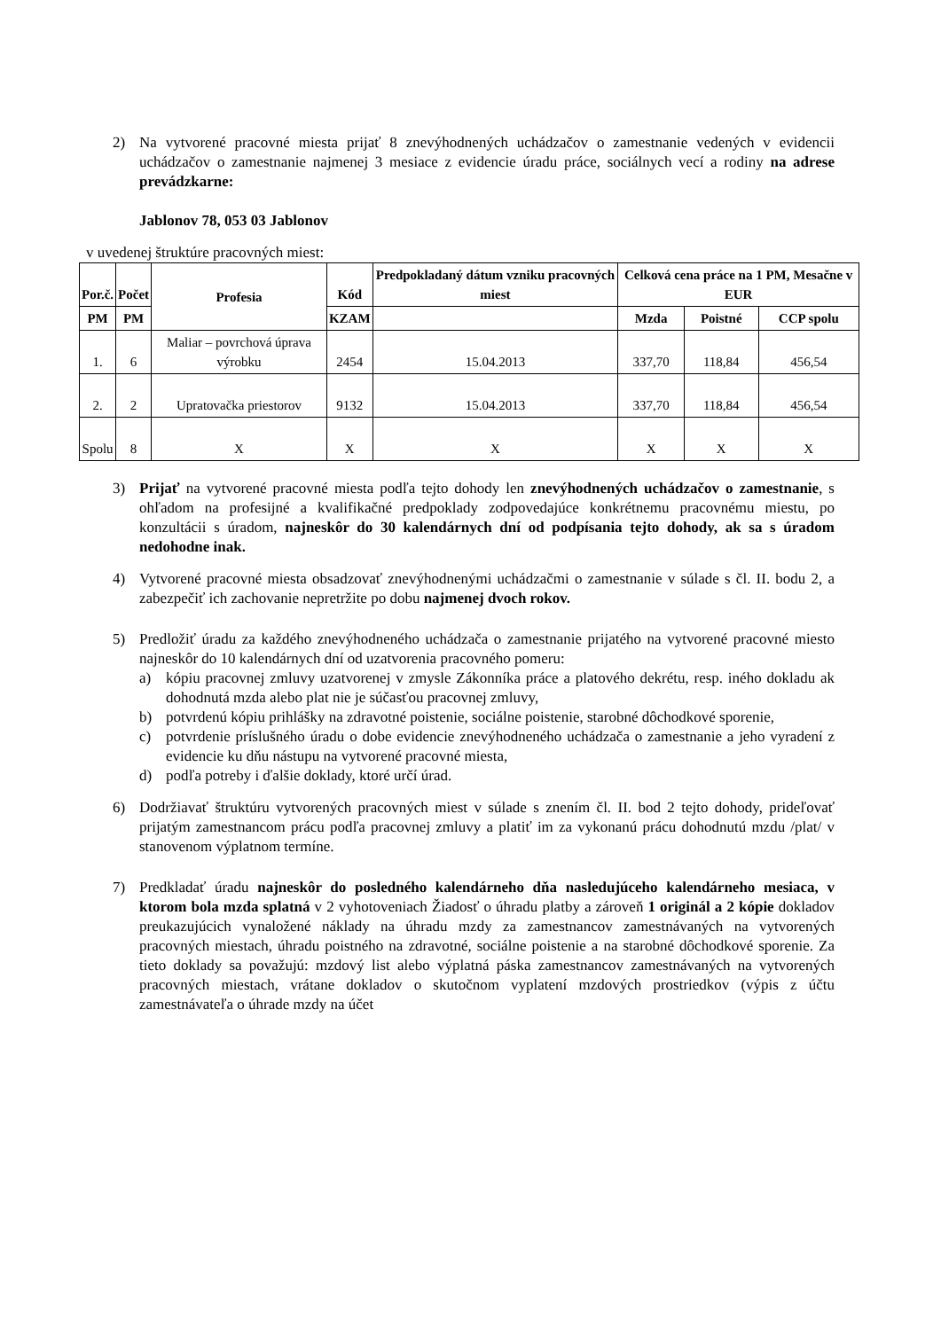2) Na vytvorené pracovné miesta prijať 8 znevýhodnených uchádzačov o zamestnanie vedených v evidencii uchádzačov o zamestnanie najmenej 3 mesiace z evidencie úradu práce, sociálnych vecí a rodiny na adrese prevádzkarne:
Jablonov 78, 053 03 Jablonov
v uvedenej štruktúre pracovných miest:
| Por.č. | Počet | Profesia | Kód | Predpokladaný dátum vzniku pracovných miest | Celková cena práce na 1 PM, Mesačne v EUR | | |
| --- | --- | --- | --- | --- | --- | --- | --- |
| PM | PM | | KZAM | | Mzda | Poistné | CCP spolu |
| 1. | 6 | Maliar – povrchová úprava výrobku | 2454 | 15.04.2013 | 337,70 | 118,84 | 456,54 |
| 2. | 2 | Upratovačka priestorov | 9132 | 15.04.2013 | 337,70 | 118,84 | 456,54 |
| Spolu | 8 | X | X | X | X | X | X |
3) Prijať na vytvorené pracovné miesta podľa tejto dohody len znevýhodnených uchádzačov o zamestnanie, s ohľadom na profesijné a kvalifikačné predpoklady zodpovedajúce konkrétnemu pracovnému miestu, po konzultácii s úradom, najneskôr do 30 kalendárnych dní od podpísania tejto dohody, ak sa s úradom nedohodne inak.
4) Vytvorené pracovné miesta obsadzovať znevýhodnenými uchádzačmi o zamestnanie v súlade s čl. II. bodu 2, a zabezpečiť ich zachovanie nepretržite po dobu najmenej dvoch rokov.
5) Predložiť úradu za každého znevýhodneného uchádzača o zamestnanie prijatého na vytvorené pracovné miesto najneskôr do 10 kalendárnych dní od uzatvorenia pracovného pomeru:
a) kópiu pracovnej zmluvy uzatvorenej v zmysle Zákonníka práce a platového dekrétu, resp. iného dokladu ak dohodnutá mzda alebo plat nie je súčasťou pracovnej zmluvy,
b) potvrdenú kópiu prihlášky na zdravotné poistenie, sociálne poistenie, starobné dôchodkové sporenie,
c) potvrdenie príslušného úradu o dobe evidencie znevýhodneného uchádzača o zamestnanie a jeho vyradení z evidencie ku dňu nástupu na vytvorené pracovné miesta,
d) podľa potreby i ďalšie doklady, ktoré určí úrad.
6) Dodržiavať štruktúru vytvorených pracovných miest v súlade s znením čl. II. bod 2 tejto dohody, prideľovať prijatým zamestnancom prácu podľa pracovnej zmluvy a platiť im za vykonanú prácu dohodnutú mzdu /plat/ v stanovenom výplatnom termíne.
7) Predkladať úradu najneskôr do posledného kalendárneho dňa nasledujúceho kalendárneho mesiaca, v ktorom bola mzda splatná v 2 vyhotoveniach Žiadosť o úhradu platby a zároveň 1 originál a 2 kópie dokladov preukazujúcich vynaložené náklady na úhradu mzdy za zamestnancov zamestnávaných na vytvorených pracovných miestach, úhradu poistného na zdravotné, sociálne poistenie a na starobné dôchodkové sporenie. Za tieto doklady sa považujú: mzdový list alebo výplatná páska zamestnancov zamestnávaných na vytvorených pracovných miestach, vrátane dokladov o skutočnom vyplatení mzdových prostriedkov (výpis z účtu zamestnávateľa o úhrade mzdy na účet